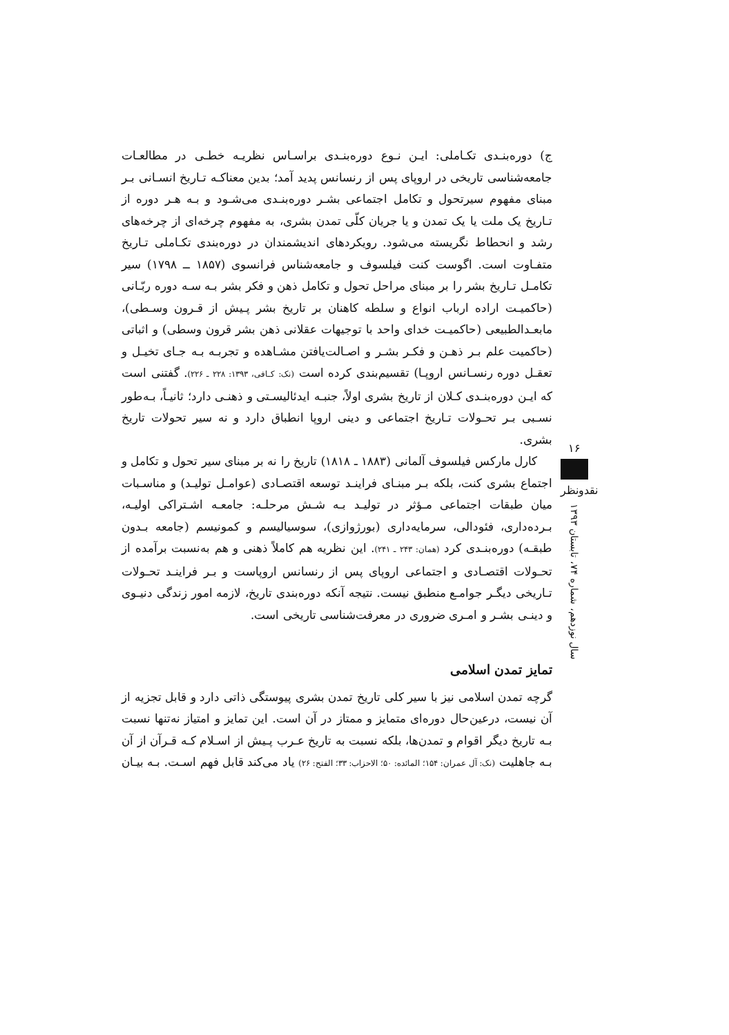ج) دوره‌بنـدی تکـاملی: ایـن نـوع دوره‌بنـدی براسـاس نظریـه خطـی در مطالعـات جامعه‌شناسی تاریخی در اروپای پس از رنسانس پدید آمد؛ بدین معناکـه تـاریخ انسـانی بـر مبنای مفهوم سیرتحول و تکامل اجتماعی بشـر دوره‌بنـدی می‌شـود و بـه هـر دوره از تـاریخ یک ملت یا یک تمدن و یا جریان کلّی تمدن بشری، به مفهوم چرخه‌ای از چرخه‌های رشد و انحطاط نگریسته می‌شود. رویکردهای اندیشمندان در دوره‌بندی تکـاملی تـاریخ متفـاوت است. اگوست کنت فیلسوف و جامعه‌شناس فرانسوی (۱۸۵۷ ــ ۱۷۹۸) سیر تکامـل تـاریخ بشر را بر مبنای مراحل تحول و تکامل ذهن و فکر بشر بـه سـه دوره ربّـانی (حاکمیـت اراده ارباب انواع و سلطه کاهنان بر تاریخ بشر پـیش از قـرون وسـطی)، مابعـدالطبیعی (حاکمیـت خدای واحد با توجیهات عقلانی ذهن بشر قرون وسطی) و اثباتی (حاکمیت علم بـر ذهـن و فکـر بشـر و اصـالت‌یافتن مشـاهده و تجربـه بـه جـای تخیـل و تعقـل دوره رنسـانس اروپـا) تقسیم‌بندی کرده است (نک: کـافی، ۱۳۹۳: ۲۲۸ ـ ۲۲۶). گفتنی است که ایـن دوره‌بنـدی کـلان از تاریخ بشری اولاً، جنبـه ایدئالیسـتی و ذهنـی دارد؛ ثانیـاً، بـه‌طور نسـبی بـر تحـولات تـاریخ اجتماعی و دینی اروپا انطباق دارد و نه سیر تحولات تاریخ بشری.
کارل مارکس فیلسوف آلمانی (۱۸۸۳ ـ ۱۸۱۸) تاریخ را نه بر مبنای سیر تحول و تکامل و اجتماع بشری کنت، بلکه بـر مبنـای فراینـد توسعه اقتصـادی (عوامـل تولیـد) و مناسـبات میان طبقات اجتماعی مـؤثر در تولیـد بـه شـش مرحلـه: جامعـه اشـتراکی اولیـه، بـرده‌داری، فئودالی، سرمایه‌داری (بورژوازی)، سوسیالیسم و کمونیسم (جامعه بـدون طبقـه) دوره‌بنـدی کرد (همان: ۲۴۳ ـ ۲۴۱). این نظریه هم کاملاً ذهنی و هم به‌نسبت برآمده از تحـولات اقتصـادی و اجتماعی اروپای پس از رنسانس اروپاست و بـر فراینـد تحـولات تـاریخی دیگـر جوامـع منطبق نیست. نتیجه آنکه دوره‌بندی تاریخ، لازمه امور زندگی دنیـوی و دینـی بشـر و امـری ضروری در معرفت‌شناسی تاریخی است.
تمایز تمدن اسلامی
گرچه تمدن اسلامی نیز با سیر کلی تاریخ تمدن بشری پیوستگی ذاتی دارد و قابل تجزیه از آن نیست، درعین‌حال دوره‌ای متمایز و ممتاز در آن است. این تمایز و امتیاز نه‌تنها نسبت بـه تاریخ دیگر اقوام و تمدن‌ها، بلکه نسبت به تاریخ عـرب پـیش از اسـلام کـه قـرآن از آن بـه جاهلیت (نک: آل عمران: ۱۵۴؛ المائده: ۵۰؛ الاحزاب: ۳۳؛ الفتح: ۲۶) یاد می‌کند قابل فهم اسـت. بـه بیـان
۱۶
نقدونظر
سال نوزدهم، شماره ۷۴، تابستان ۱۳۹۳